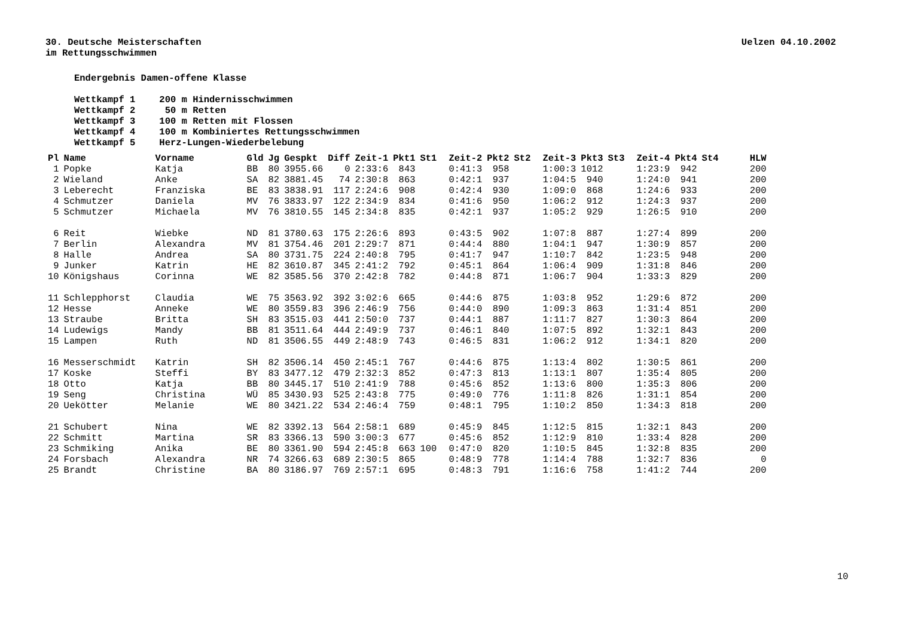30. Deutsche Meisterschaften
im Rettungsschwimmen
Uelzen 04.10.2002
Endergebnis Damen-offene Klasse
| Wettkampf 1 | 200 m Hindernisschwimmen |
| Wettkampf 2 | 50 m Retten |
| Wettkampf 3 | 100 m Retten mit Flossen |
| Wettkampf 4 | 100 m Kombiniertes Rettungsschwimmen |
| Wettkampf 5 | Herz-Lungen-Wiederbelebung |
| Pl | Name | Vorname | Gld | Jg | Gespkt | Diff | Zeit-1 | Pkt1 | St1 | Zeit-2 | Pkt2 | St2 | Zeit-3 | Pkt3 | St3 | Zeit-4 | Pkt4 | St4 | HLW |
| --- | --- | --- | --- | --- | --- | --- | --- | --- | --- | --- | --- | --- | --- | --- | --- | --- | --- | --- | --- |
| 1 | Popke | Katja | BB | 80 | 3955.66 | 0 | 2:33:6 | 843 | | 0:41:3 | 958 | | 1:00:3 | 1012 | | 1:23:9 | 942 | | 200 |
| 2 | Wieland | Anke | SA | 82 | 3881.45 | 74 | 2:30:8 | 863 | | 0:42:1 | 937 | | 1:04:5 | 940 | | 1:24:0 | 941 | | 200 |
| 3 | Leberecht | Franziska | BE | 83 | 3838.91 | 117 | 2:24:6 | 908 | | 0:42:4 | 930 | | 1:09:0 | 868 | | 1:24:6 | 933 | | 200 |
| 4 | Schmutzer | Daniela | MV | 76 | 3833.97 | 122 | 2:34:9 | 834 | | 0:41:6 | 950 | | 1:06:2 | 912 | | 1:24:3 | 937 | | 200 |
| 5 | Schmutzer | Michaela | MV | 76 | 3810.55 | 145 | 2:34:8 | 835 | | 0:42:1 | 937 | | 1:05:2 | 929 | | 1:26:5 | 910 | | 200 |
| 6 | Reit | Wiebke | ND | 81 | 3780.63 | 175 | 2:26:6 | 893 | | 0:43:5 | 902 | | 1:07:8 | 887 | | 1:27:4 | 899 | | 200 |
| 7 | Berlin | Alexandra | MV | 81 | 3754.46 | 201 | 2:29:7 | 871 | | 0:44:4 | 880 | | 1:04:1 | 947 | | 1:30:9 | 857 | | 200 |
| 8 | Halle | Andrea | SA | 80 | 3731.75 | 224 | 2:40:8 | 795 | | 0:41:7 | 947 | | 1:10:7 | 842 | | 1:23:5 | 948 | | 200 |
| 9 | Junker | Katrin | HE | 82 | 3610.87 | 345 | 2:41:2 | 792 | | 0:45:1 | 864 | | 1:06:4 | 909 | | 1:31:8 | 846 | | 200 |
| 10 | Königshaus | Corinna | WE | 82 | 3585.56 | 370 | 2:42:8 | 782 | | 0:44:8 | 871 | | 1:06:7 | 904 | | 1:33:3 | 829 | | 200 |
| 11 | Schlepphorst | Claudia | WE | 75 | 3563.92 | 392 | 3:02:6 | 665 | | 0:44:6 | 875 | | 1:03:8 | 952 | | 1:29:6 | 872 | | 200 |
| 12 | Hesse | Anneke | WE | 80 | 3559.83 | 396 | 2:46:9 | 756 | | 0:44:0 | 890 | | 1:09:3 | 863 | | 1:31:4 | 851 | | 200 |
| 13 | Straube | Britta | SH | 83 | 3515.03 | 441 | 2:50:0 | 737 | | 0:44:1 | 887 | | 1:11:7 | 827 | | 1:30:3 | 864 | | 200 |
| 14 | Ludewigs | Mandy | BB | 81 | 3511.64 | 444 | 2:49:9 | 737 | | 0:46:1 | 840 | | 1:07:5 | 892 | | 1:32:1 | 843 | | 200 |
| 15 | Lampen | Ruth | ND | 81 | 3506.55 | 449 | 2:48:9 | 743 | | 0:46:5 | 831 | | 1:06:2 | 912 | | 1:34:1 | 820 | | 200 |
| 16 | Messerschmidt | Katrin | SH | 82 | 3506.14 | 450 | 2:45:1 | 767 | | 0:44:6 | 875 | | 1:13:4 | 802 | | 1:30:5 | 861 | | 200 |
| 17 | Koske | Steffi | BY | 83 | 3477.12 | 479 | 2:32:3 | 852 | | 0:47:3 | 813 | | 1:13:1 | 807 | | 1:35:4 | 805 | | 200 |
| 18 | Otto | Katja | BB | 80 | 3445.17 | 510 | 2:41:9 | 788 | | 0:45:6 | 852 | | 1:13:6 | 800 | | 1:35:3 | 806 | | 200 |
| 19 | Seng | Christina | WÜ | 85 | 3430.93 | 525 | 2:43:8 | 775 | | 0:49:0 | 776 | | 1:11:8 | 826 | | 1:31:1 | 854 | | 200 |
| 20 | Uekötter | Melanie | WE | 80 | 3421.22 | 534 | 2:46:4 | 759 | | 0:48:1 | 795 | | 1:10:2 | 850 | | 1:34:3 | 818 | | 200 |
| 21 | Schubert | Nina | WE | 82 | 3392.13 | 564 | 2:58:1 | 689 | | 0:45:9 | 845 | | 1:12:5 | 815 | | 1:32:1 | 843 | | 200 |
| 22 | Schmitt | Martina | SR | 83 | 3366.13 | 590 | 3:00:3 | 677 | | 0:45:6 | 852 | | 1:12:9 | 810 | | 1:33:4 | 828 | | 200 |
| 23 | Schmiking | Anika | BE | 80 | 3361.90 | 594 | 2:45:8 | 663 | 100 | 0:47:0 | 820 | | 1:10:5 | 845 | | 1:32:8 | 835 | | 200 |
| 24 | Forsbach | Alexandra | NR | 74 | 3266.63 | 689 | 2:30:5 | 865 | | 0:48:9 | 778 | | 1:14:4 | 788 | | 1:32:7 | 836 | | 0 |
| 25 | Brandt | Christine | BA | 80 | 3186.97 | 769 | 2:57:1 | 695 | | 0:48:3 | 791 | | 1:16:6 | 758 | | 1:41:2 | 744 | | 200 |
10